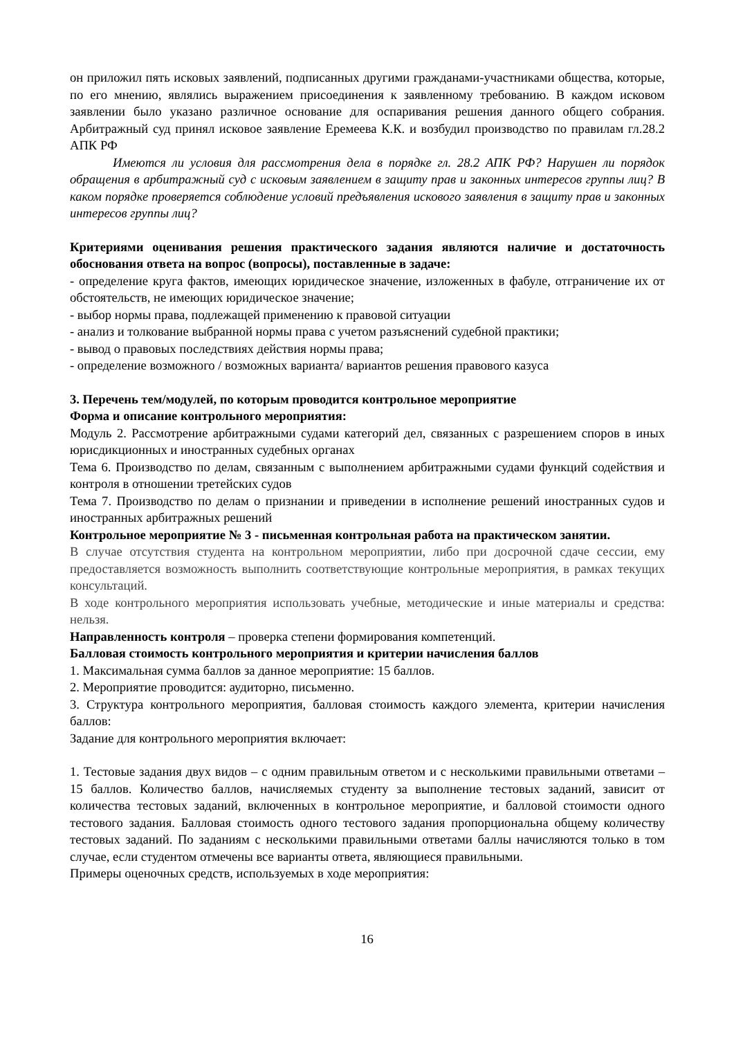он приложил пять исковых заявлений, подписанных другими гражданами-участниками общества, которые, по его мнению, являлись выражением присоединения к заявленному требованию. В каждом исковом заявлении было указано различное основание для оспаривания решения данного общего собрания. Арбитражный суд принял исковое заявление Еремеева К.К. и возбудил производство по правилам гл.28.2 АПК РФ
Имеются ли условия для рассмотрения дела в порядке гл. 28.2 АПК РФ? Нарушен ли порядок обращения в арбитражный суд с исковым заявлением в защиту прав и законных интересов группы лиц? В каком порядке проверяется соблюдение условий предъявления искового заявления в защиту прав и законных интересов группы лиц?
Критериями оценивания решения практического задания являются наличие и достаточность обоснования ответа на вопрос (вопросы), поставленные в задаче:
- определение круга фактов, имеющих юридическое значение, изложенных в фабуле, отграничение их от обстоятельств, не имеющих юридическое значение;
- выбор нормы права, подлежащей применению к правовой ситуации
- анализ и толкование выбранной нормы права с учетом разъяснений судебной практики;
- вывод о правовых последствиях действия нормы права;
- определение возможного / возможных варианта/ вариантов решения правового казуса
3. Перечень тем/модулей, по которым проводится контрольное мероприятие
Форма и описание контрольного мероприятия:
Модуль 2. Рассмотрение арбитражными судами категорий дел, связанных с разрешением споров в иных юрисдикционных и иностранных судебных органах
Тема 6. Производство по делам, связанным с выполнением арбитражными судами функций содействия и контроля в отношении третейских судов
Тема 7. Производство по делам о признании и приведении в исполнение решений иностранных судов и иностранных арбитражных решений
Контрольное мероприятие № 3 - письменная контрольная работа на практическом занятии.
В случае отсутствия студента на контрольном мероприятии, либо при досрочной сдаче сессии, ему предоставляется возможность выполнить соответствующие контрольные мероприятия, в рамках текущих консультаций.
В ходе контрольного мероприятия использовать учебные, методические и иные материалы и средства: нельзя.
Направленность контроля – проверка степени формирования компетенций.
Балловая стоимость контрольного мероприятия и критерии начисления баллов
1. Максимальная сумма баллов за данное мероприятие: 15 баллов.
2. Мероприятие проводится: аудиторно, письменно.
3. Структура контрольного мероприятия, балловая стоимость каждого элемента, критерии начисления баллов:
Задание для контрольного мероприятия включает:
1. Тестовые задания двух видов – с одним правильным ответом и с несколькими правильными ответами – 15 баллов. Количество баллов, начисляемых студенту за выполнение тестовых заданий, зависит от количества тестовых заданий, включенных в контрольное мероприятие, и балловой стоимости одного тестового задания. Балловая стоимость одного тестового задания пропорциональна общему количеству тестовых заданий. По заданиям с несколькими правильными ответами баллы начисляются только в том случае, если студентом отмечены все варианты ответа, являющиеся правильными.
Примеры оценочных средств, используемых в ходе мероприятия:
16